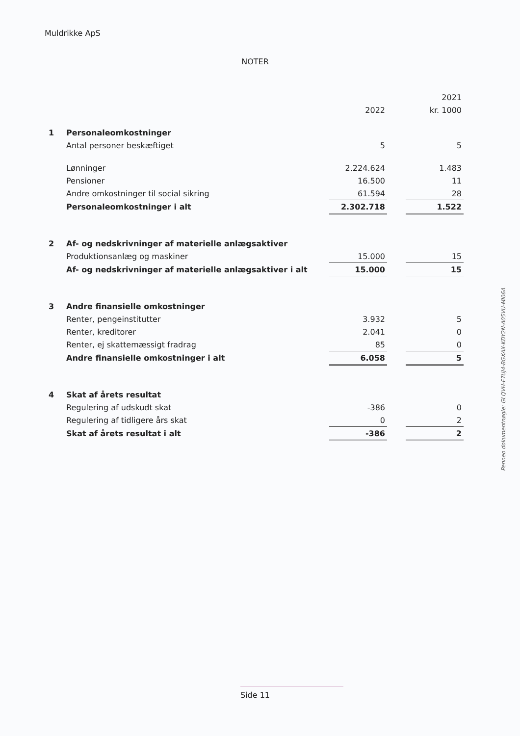Muldrikke ApS
NOTER
| | | | | 2021 |
| | | 2022 | | kr. 1000 |
| 1 | Personaleomkostninger | | | |
| | Antal personer beskæftiget | 5 | | 5 |
| | Lønninger | 2.224.624 | | 1.483 |
| | Pensioner | 16.500 | | 11 |
| | Andre omkostninger til social sikring | 61.594 | | 28 |
| | Personaleomkostninger i alt | 2.302.718 | | 1.522 |
| 2 | Af- og nedskrivninger af materielle anlægsaktiver | | | |
| | Produktionsanlæg og maskiner | 15.000 | | 15 |
| | Af- og nedskrivninger af materielle anlægsaktiver i alt | 15.000 | | 15 |
| 3 | Andre finansielle omkostninger | | | |
| | Renter, pengeinstitutter | 3.932 | | 5 |
| | Renter, kreditorer | 2.041 | | 0 |
| | Renter, ej skattemæssigt fradrag | 85 | | 0 |
| | Andre finansielle omkostninger i alt | 6.058 | | 5 |
| 4 | Skat af årets resultat | | | |
| | Regulering af udskudt skat | -386 | | 0 |
| | Regulering af tidligere års skat | 0 | | 2 |
| | Skat af årets resultat i alt | -386 | | 2 |
Penneo dokumentnøgle: GLQVH-F7UJ4-BGXAX-KDY2N-A05VU-MI06A
Side 11